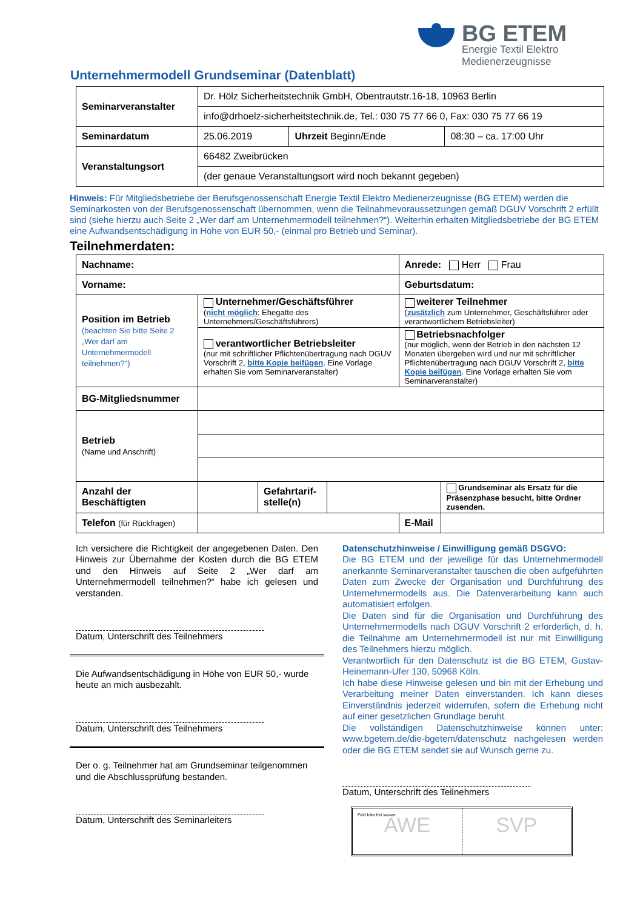BG ETEM
Energie Textil Elektro
Medienerzeugnisse
Unternehmermodell Grundseminar (Datenblatt)
| Seminarveranstalter | Dr. Hölz Sicherheitstechnik GmbH, Obentrautstr.16-18, 10963 Berlin | | |
| | info@drhoelz-sicherheitstechnik.de, Tel.: 030 75 77 66 0, Fax: 030 75 77 66 19 | | |
| Seminardatum | 25.06.2019 | Uhrzeit Beginn/Ende | 08:30 – ca. 17:00 Uhr |
| Veranstaltungsort | 66482 Zweibrücken | | |
| | (der genaue Veranstaltungsort wird noch bekannt gegeben) | | |
Hinweis: Für Mitgliedsbetriebe der Berufsgenossenschaft Energie Textil Elektro Medienerzeugnisse (BG ETEM) werden die Seminarkosten von der Berufsgenossenschaft übernommen, wenn die Teilnahmevoraussetzungen gemäß DGUV Vorschrift 2 erfüllt sind (siehe hierzu auch Seite 2 „Wer darf am Unternehmermodell teilnehmen?“). Weiterhin erhalten Mitgliedsbetriebe der BG ETEM eine Aufwandsentschädigung in Höhe von EUR 50,- (einmal pro Betrieb und Seminar).
Teilnehmerdaten:
| Nachname: | | | | Anrede: Herr Frau | |
| Vorname: | | | | Geburtsdatum: | |
| Position im Betrieb (beachten Sie bitte Seite 2 „Wer darf am Unternehmermodell teilnehmen?“) | Unternehmer/Geschäftsführer ( nicht möglich : Ehegatte des Unternehmers/Geschäftsführers) | | | weiterer Teilnehmer ( zusätzlich zum Unternehmer, Geschäftsführer oder verantwortlichem Betriebsleiter) | |
| | verantwortlicher Betriebsleiter (nur mit schriftlicher Pflichtenübertragung nach DGUV Vorschrift 2, bitte Kopie beifügen . Eine Vorlage erhalten Sie vom Seminarveranstalter) | | | Betriebsnachfolger (nur möglich, wenn der Betrieb in den nächsten 12 Monaten übergeben wird und nur mit schriftlicher Pflichtenübertragung nach DGUV Vorschrift 2, bitte Kopie beifügen . Eine Vorlage erhalten Sie vom Seminarveranstalter) | |
| BG-Mitgliedsnummer | | | | | |
| Betrieb (Name und Anschrift) | | | | | |
| Anzahl der Beschäftigten | | Gefahrtarif- stelle(n) | | | Grundseminar als Ersatz für die Präsenzphase besucht, bitte Ordner zusenden. |
| Telefon (für Rückfragen) | | | | E-Mail | |
Ich versichere die Richtigkeit der angegebenen Daten. Den Hinweis zur Übernahme der Kosten durch die BG ETEM und den Hinweis auf Seite 2 „Wer darf am Unternehmermodell teilnehmen?“ habe ich gelesen und verstanden.
Datum, Unterschrift des Teilnehmers
Die Aufwandsentschädigung in Höhe von EUR 50,- wurde heute an mich ausbezahlt.
Datum, Unterschrift des Teilnehmers
Der o. g. Teilnehmer hat am Grundseminar teilgenommen und die Abschlussprüfung bestanden.
Datum, Unterschrift des Seminarleiters
Datenschutzhinweise / Einwilligung gemäß DSGVO:
Die BG ETEM und der jeweilige für das Unternehmermodell anerkannte Seminarveranstalter tauschen die oben aufgeführten Daten zum Zwecke der Organisation und Durchführung des Unternehmermodells aus. Die Datenverarbeitung kann auch automatisiert erfolgen.
Die Daten sind für die Organisation und Durchführung des Unternehmermodells nach DGUV Vorschrift 2 erforderlich, d. h. die Teilnahme am Unternehmermodell ist nur mit Einwilligung des Teilnehmers hierzu möglich.
Verantwortlich für den Datenschutz ist die BG ETEM, Gustav-Heinemann-Ufer 130, 50968 Köln.
Ich habe diese Hinweise gelesen und bin mit der Erhebung und Verarbeitung meiner Daten einverstanden. Ich kann dieses Einverständnis jederzeit widerrufen, sofern die Erhebung nicht auf einer gesetzlichen Grundlage beruht.
Die vollständigen Datenschutzhinweise können unter: www.bgetem.de/die-bgetem/datenschutz nachgelesen werden oder die BG ETEM sendet sie auf Wunsch gerne zu.
Datum, Unterschrift des Teilnehmers
Feld bitte frei lassen
AWE
SVP